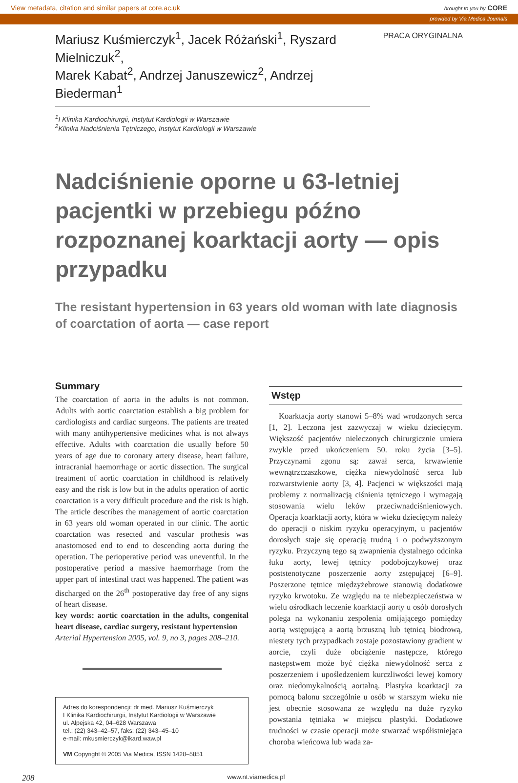View metadata, citation and similar papers at core.ac.uk brought to you by CORE
provided by Via Medica Journals
Mariusz Kuśmierczyk<sup>1</sup>, Jacek Różański<sup>1</sup>, Ryszard Mielniczuk<sup>2</sup>,
Marek Kabat<sup>2</sup>, Andrzej Januszewicz<sup>2</sup>, Andrzej Biederman<sup>1</sup>
PRACA ORYGINALNA
<sup>1</sup> I Klinika Kardiochirurgii, Instytut Kardiologii w Warszawie
<sup>2</sup> Klinika Nadciśnienia Tętniczego, Instytut Kardiologii w Warszawie
Nadciśnienie oporne u 63-letniej pacjentki w przebiegu późno rozpoznanej koarktacji aorty — opis przypadku
The resistant hypertension in 63 years old woman with late diagnosis
of coarctation of aorta — case report
Summary
The coarctation of aorta in the adults is not common. Adults with aortic coarctation establish a big problem for cardiologists and cardiac surgeons. The patients are treated with many antihypertensive medicines what is not always effective. Adults with coarctation die usually before 50 years of age due to coronary artery disease, heart failure, intracranial haemorrhage or aortic dissection. The surgical treatment of aortic coarctation in childhood is relatively easy and the risk is low but in the adults operation of aortic coarctation is a very difficult procedure and the risk is high. The article describes the management of aortic coarctation in 63 years old woman operated in our clinic. The aortic coarctation was resected and vascular prothesis was anastomosed end to end to descending aorta during the operation. The perioperative period was uneventful. In the postoperative period a massive haemorrhage from the upper part of intestinal tract was happened. The patient was discharged on the 26<sup>th</sup> postoperative day free of any signs of heart disease.
key words: aortic coarctation in the adults, congenital heart disease, cardiac surgery, resistant hypertension
Arterial Hypertension 2005, vol. 9, no 3, pages 208–210.
Adres do korespondencji: dr med. Mariusz Kuśmierczyk
I Klinika Kardiochirurgii, Instytut Kardiologii w Warszawie
ul. Alpejska 42, 04–628 Warszawa
tel.: (22) 343–42–57, faks: (22) 343–45–10
e-mail: mkusmierczyk@ikard.waw.pl
VM Copyright © 2005 Via Medica, ISSN 1428–5851
Wstęp
Koarktacja aorty stanowi 5–8% wad wrodzonych serca [1, 2]. Leczona jest zazwyczaj w wieku dziecięcym. Większość pacjentów nieleczonych chirurgicznie umiera zwykle przed ukończeniem 50. roku życia [3–5]. Przyczynami zgonu są: zawał serca, krwawienie wewnątrzczaszkowe, ciężka niewydolność serca lub rozwarstwienie aorty [3, 4]. Pacjenci w większości mają problemy z normalizacją ciśnienia tętniczego i wymagają stosowania wielu leków przeciwnadciśnieniowych. Operacja koarktacji aorty, która w wieku dziecięcym należy do operacji o niskim ryzyku operacyjnym, u pacjentów dorosłych staje się operacją trudną i o podwyższonym ryzyku. Przyczyną tego są zwapnienia dystalnego odcinka łuku aorty, lewej tętnicy podobojczykowej oraz poststenotyczne poszerzenie aorty zstępującej [6–9]. Poszerzone tętnice międzyżebrowe stanowią dodatkowe ryzyko krwotoku. Ze względu na te niebezpieczeństwa w wielu ośrodkach leczenie koarktacji aorty u osób dorosłych polega na wykonaniu zespolenia omijającego pomiędzy aortą wstępującą a aortą brzuszną lub tętnicą biodrową, niestety tych przypadkach zostaje pozostawiony gradient w aorcie, czyli duże obciążenie następcze, którego następstwem może być ciężka niewydolność serca z poszerzeniem i upośledzeniem kurczliwości lewej komory oraz niedomykalnością aortalną. Plastyka koarktacji za pomocą balonu szczególnie u osób w starszym wieku nie jest obecnie stosowana ze względu na duże ryzyko powstania tętniaka w miejscu plastyki. Dodatkowe trudności w czasie operacji może stwarzać współistniejąca choroba wieńcowa lub wada za-
208 www.nt.viamedica.pl